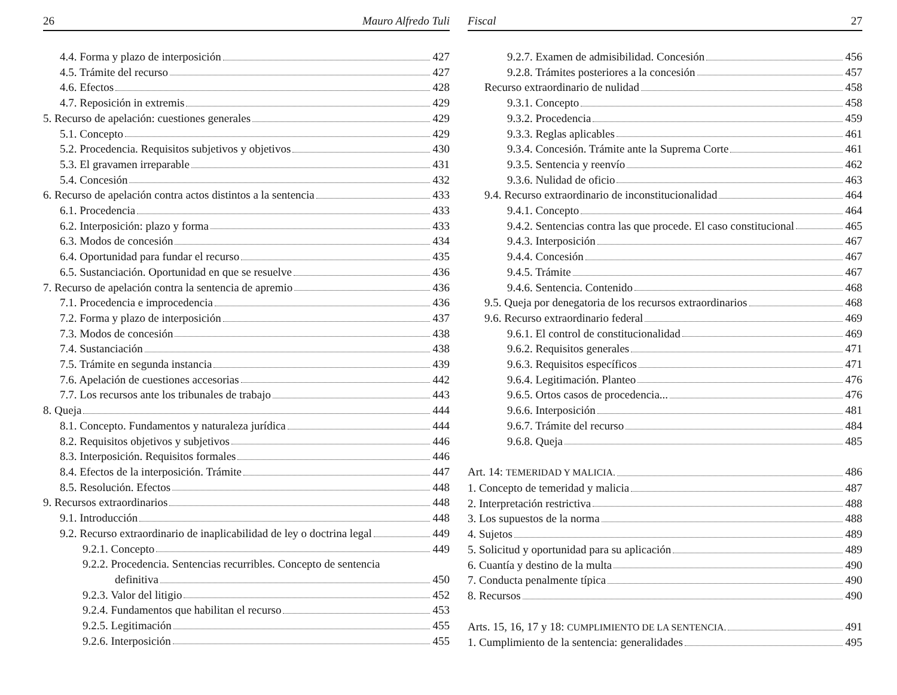26 Mauro Alfredo Tuli
4.4. Forma y plazo de interposición 427
4.5. Trámite del recurso 427
4.6. Efectos 428
4.7. Reposición in extremis 429
5. Recurso de apelación: cuestiones generales 429
5.1. Concepto 429
5.2. Procedencia. Requisitos subjetivos y objetivos 430
5.3. El gravamen irreparable 431
5.4. Concesión 432
6. Recurso de apelación contra actos distintos a la sentencia 433
6.1. Procedencia 433
6.2. Interposición: plazo y forma 433
6.3. Modos de concesión 434
6.4. Oportunidad para fundar el recurso 435
6.5. Sustanciación. Oportunidad en que se resuelve 436
7. Recurso de apelación contra la sentencia de apremio 436
7.1. Procedencia e improcedencia 436
7.2. Forma y plazo de interposición 437
7.3. Modos de concesión 438
7.4. Sustanciación 438
7.5. Trámite en segunda instancia 439
7.6. Apelación de cuestiones accesorias 442
7.7. Los recursos ante los tribunales de trabajo 443
8. Queja 444
8.1. Concepto. Fundamentos y naturaleza jurídica 444
8.2. Requisitos objetivos y subjetivos 446
8.3. Interposición. Requisitos formales 446
8.4. Efectos de la interposición. Trámite 447
8.5. Resolución. Efectos 448
9. Recursos extraordinarios 448
9.1. Introducción 448
9.2. Recurso extraordinario de inaplicabilidad de ley o doctrina legal 449
9.2.1. Concepto 449
9.2.2. Procedencia. Sentencias recurribles. Concepto de sentencia
definitiva 450
9.2.3. Valor del litigio 452
9.2.4. Fundamentos que habilitan el recurso 453
9.2.5. Legitimación 455
9.2.6. Interposición 455
Fiscal 27
9.2.7. Examen de admisibilidad. Concesión 456
9.2.8. Trámites posteriores a la concesión 457
Recurso extraordinario de nulidad 458
9.3.1. Concepto 458
9.3.2. Procedencia 459
9.3.3. Reglas aplicables 461
9.3.4. Concesión. Trámite ante la Suprema Corte 461
9.3.5. Sentencia y reenvío 462
9.3.6. Nulidad de oficio 463
9.4. Recurso extraordinario de inconstitucionalidad 464
9.4.1. Concepto 464
9.4.2. Sentencias contra las que procede. El caso constitucional 465
9.4.3. Interposición 467
9.4.4. Concesión 467
9.4.5. Trámite 467
9.4.6. Sentencia. Contenido 468
9.5. Queja por denegatoria de los recursos extraordinarios 468
9.6. Recurso extraordinario federal 469
9.6.1. El control de constitucionalidad 469
9.6.2. Requisitos generales 471
9.6.3. Requisitos específicos 471
9.6.4. Legitimación. Planteo 476
9.6.5. Ortos casos de procedencia... 476
9.6.6. Interposición 481
9.6.7. Trámite del recurso 484
9.6.8. Queja 485
Art. 14: TEMERIDAD Y MALICIA. 486
1. Concepto de temeridad y malicia 487
2. Interpretación restrictiva 488
3. Los supuestos de la norma 488
4. Sujetos 489
5. Solicitud y oportunidad para su aplicación 489
6. Cuantía y destino de la multa 490
7. Conducta penalmente típica 490
8. Recursos 490
Arts. 15, 16, 17 y 18: CUMPLIMIENTO DE LA SENTENCIA. 491
1. Cumplimiento de la sentencia: generalidades 495